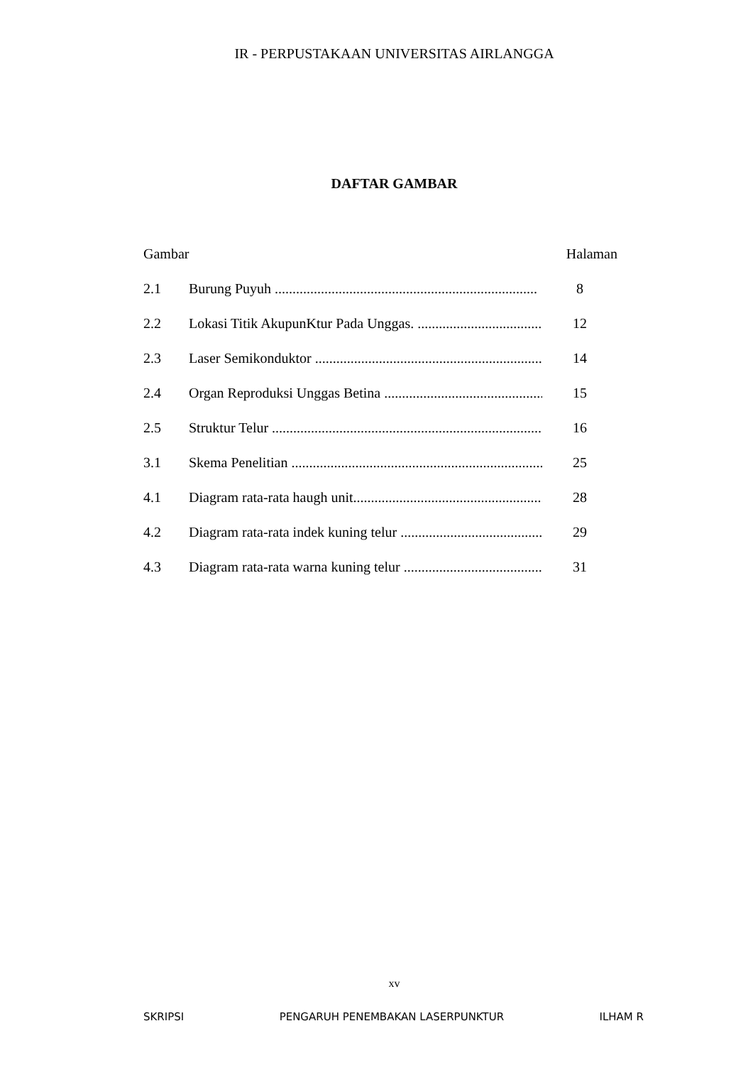IR - PERPUSTAKAAN UNIVERSITAS AIRLANGGA
DAFTAR GAMBAR
Gambar Halaman
2.1 Burung Puyuh .......................................................................... 8
2.2 Lokasi Titik AkupunKtur Pada Unggas. ........................................ 12
2.3 Laser Semikonduktor .................................................................... 14
2.4 Organ Reproduksi Unggas Betina ............................................... 15
2.5 Struktur Telur ................................................................................ 16
3.1 Skema Penelitian ........................................................................... 25
4.1 Diagram rata-rata haugh unit.......................................................... 28
4.2 Diagram rata-rata indek kuning telur ............................................ 29
4.3 Diagram rata-rata warna kuning telur ............................................ 31
xv
SKRIPSI PENGARUH PENEMBAKAN LASERPUNKTUR ILHAM R